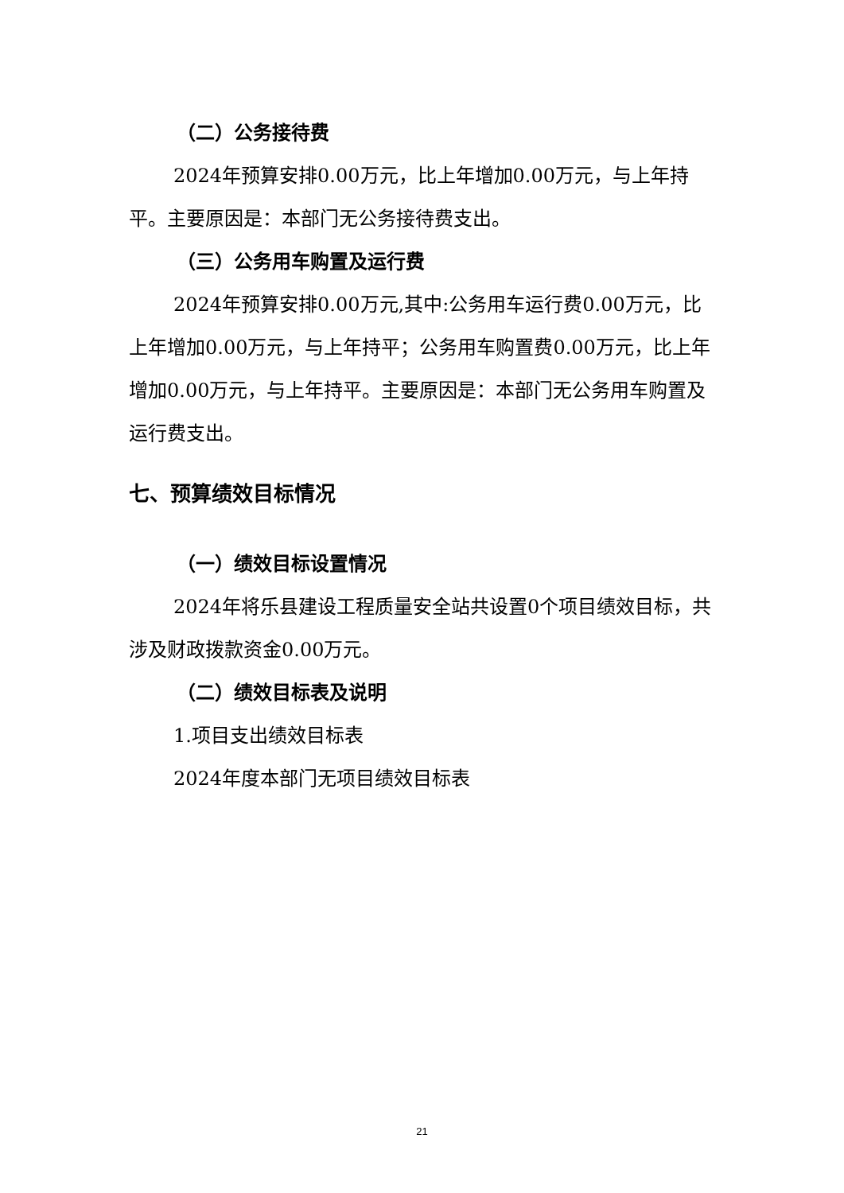（二）公务接待费
2024年预算安排0.00万元，比上年增加0.00万元，与上年持平。主要原因是：本部门无公务接待费支出。
（三）公务用车购置及运行费
2024年预算安排0.00万元,其中:公务用车运行费0.00万元，比上年增加0.00万元，与上年持平；公务用车购置费0.00万元，比上年增加0.00万元，与上年持平。主要原因是：本部门无公务用车购置及运行费支出。
七、预算绩效目标情况
（一）绩效目标设置情况
2024年将乐县建设工程质量安全站共设置0个项目绩效目标，共涉及财政拨款资金0.00万元。
（二）绩效目标表及说明
1.项目支出绩效目标表
2024年度本部门无项目绩效目标表
21